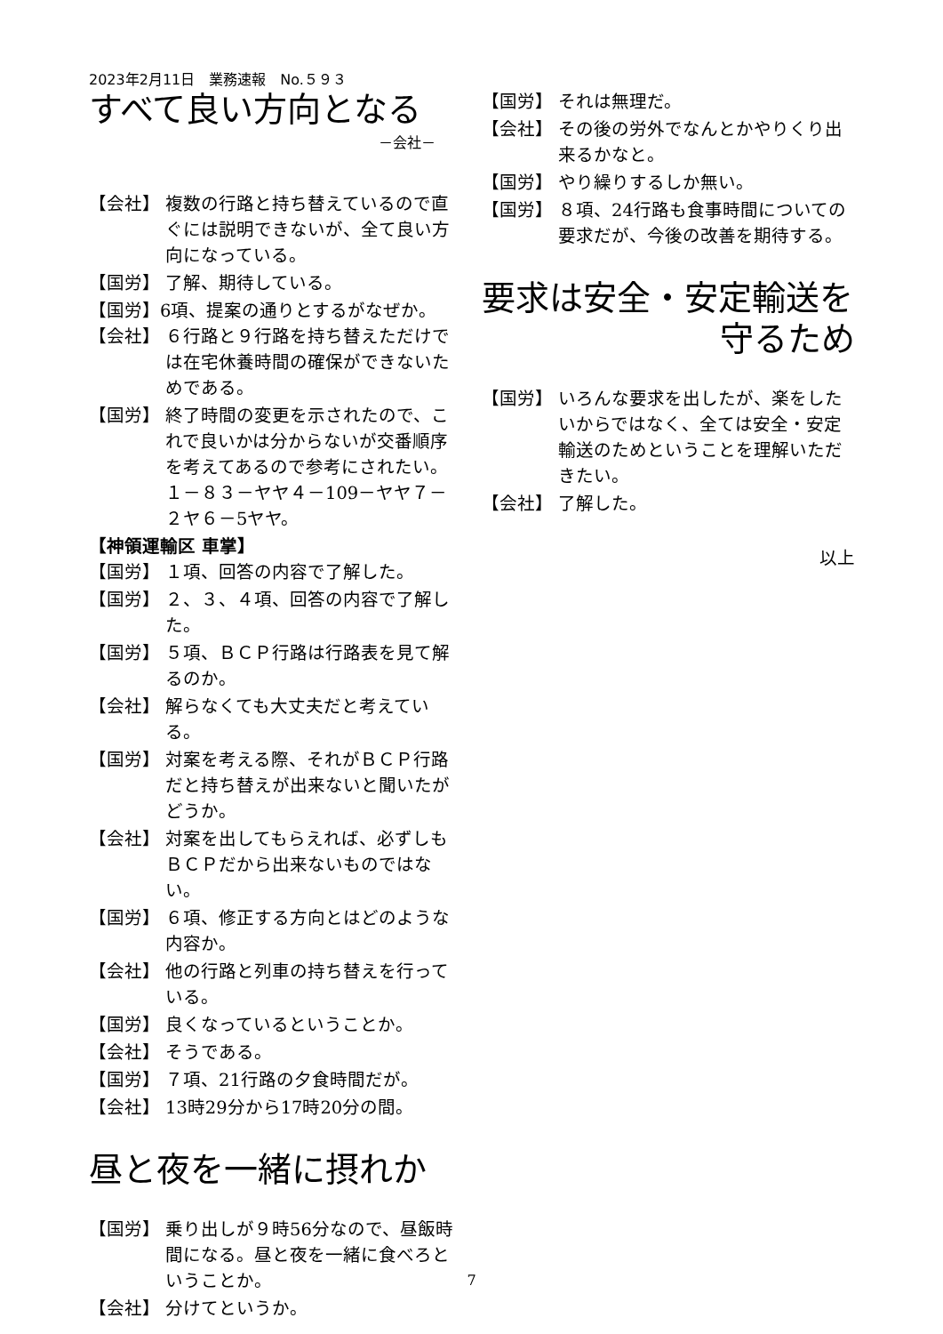2023年2月11日　業務速報　No.５９３
すべて良い方向となる
－会社－
【会社】 複数の行路と持ち替えているので直ぐには説明できないが、全て良い方向になっている。
【国労】 了解、期待している。
【国労】6項、提案の通りとするがなぜか。
【会社】 ６行路と９行路を持ち替えただけでは在宅休養時間の確保ができないためである。
【国労】 終了時間の変更を示されたので、これで良いかは分からないが交番順序を考えてあるので参考にされたい。１－８３－ヤヤ４－109－ヤヤ７－２ヤ６－5ヤヤ。
【神領運輸区 車掌】
【国労】 １項、回答の内容で了解した。
【国労】 ２、３、４項、回答の内容で了解した。
【国労】 ５項、ＢＣＰ行路は行路表を見て解るのか。
【会社】 解らなくても大丈夫だと考えている。
【国労】 対案を考える際、それがＢＣＰ行路だと持ち替えが出来ないと聞いたがどうか。
【会社】 対案を出してもらえれば、必ずしもＢＣＰだから出来ないものではない。
【国労】 ６項、修正する方向とはどのような内容か。
【会社】 他の行路と列車の持ち替えを行っている。
【国労】 良くなっているということか。
【会社】 そうである。
【国労】 ７項、21行路の夕食時間だが。
【会社】 13時29分から17時20分の間。
昼と夜を一緒に摂れか
【国労】 乗り出しが９時56分なので、昼飯時間になる。昼と夜を一緒に食べろということか。
【会社】 分けてというか。
【国労】 それは無理だ。
【会社】 その後の労外でなんとかやりくり出来るかなと。
【国労】 やり繰りするしか無い。
【国労】 ８項、24行路も食事時間についての要求だが、今後の改善を期待する。
要求は安全・安定輸送を
守るため
【国労】 いろんな要求を出したが、楽をしたいからではなく、全ては安全・安定輸送のためということを理解いただきたい。
【会社】 了解した。
以上
7